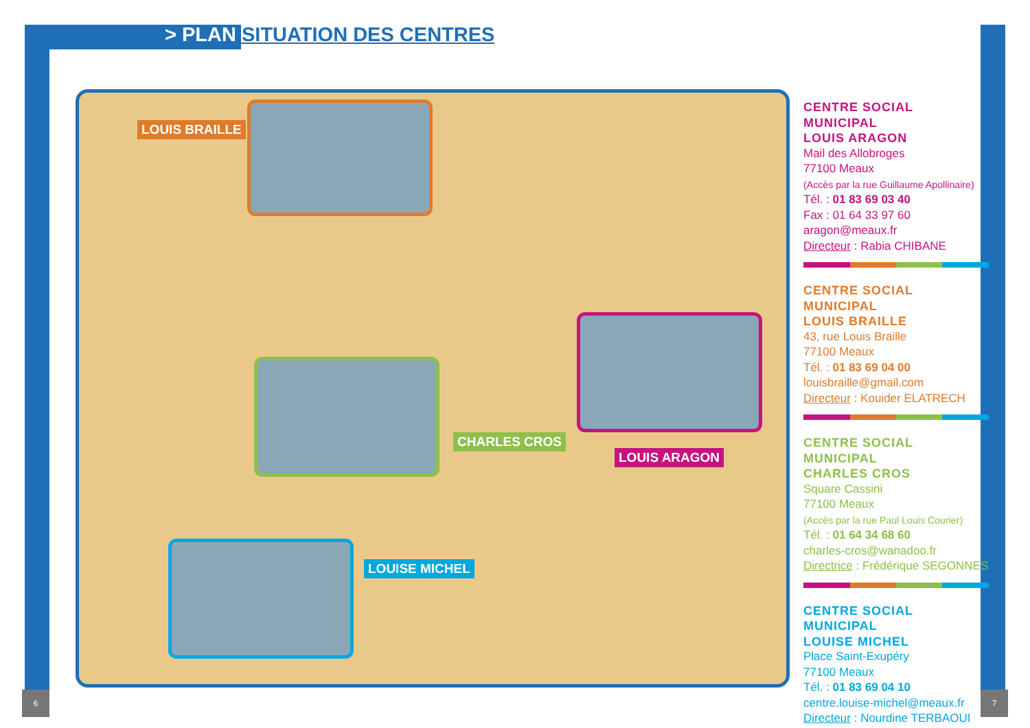> PLAN SITUATION DES CENTRES
LOUIS BRAILLE
CHARLES CROS
LOUIS ARAGON
LOUISE MICHEL
CENTRE SOCIAL MUNICIPAL
LOUIS ARAGON
Mail des Allobroges
77100 Meaux
(Accès par la rue Guillaume Apollinaire)
Tél. : 01 83 69 03 40
Fax : 01 64 33 97 60
aragon@meaux.fr
Directeur : Rabia CHIBANE
CENTRE SOCIAL MUNICIPAL
LOUIS BRAILLE
43, rue Louis Braille
77100 Meaux
Tél. : 01 83 69 04 00
louisbraille@gmail.com
Directeur : Kouider ELATRECH
CENTRE SOCIAL MUNICIPAL
CHARLES CROS
Square Cassini
77100 Meaux
(Accès par la rue Paul Louis Courier)
Tél. : 01 64 34 68 60
charles-cros@wanadoo.fr
Directrice : Frédérique SEGONNES
CENTRE SOCIAL MUNICIPAL
LOUISE MICHEL
Place Saint-Exupéry
77100 Meaux
Tél. : 01 83 69 04 10
centre.louise-michel@meaux.fr
Directeur : Nourdine TERBAOUI
6 7